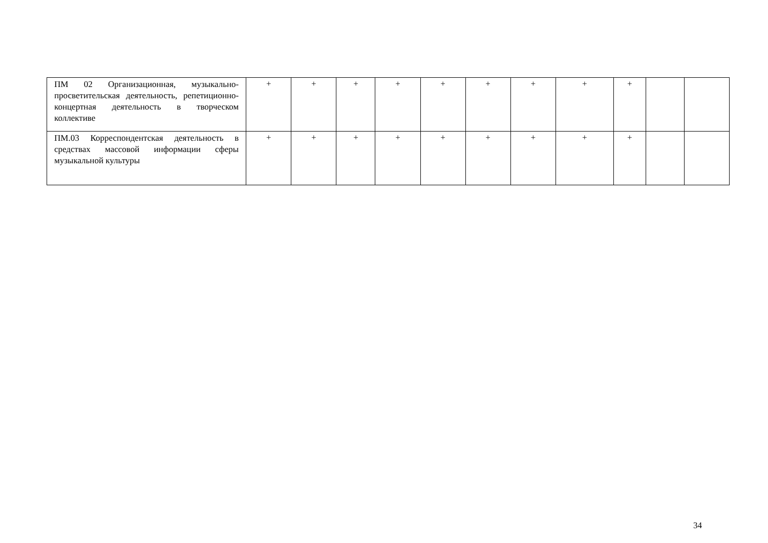| ПМ 02 Организационная, музыкально-просветительская деятельность, репетиционно-концертная деятельность в творческом коллективе | + | + | + | + | + | + | + | + | + | | |
| ПМ.03 Корреспондентская деятельность в средствах массовой информации сферы музыкальной культуры | + | + | + | + | + | + | + | + | + | | |
34